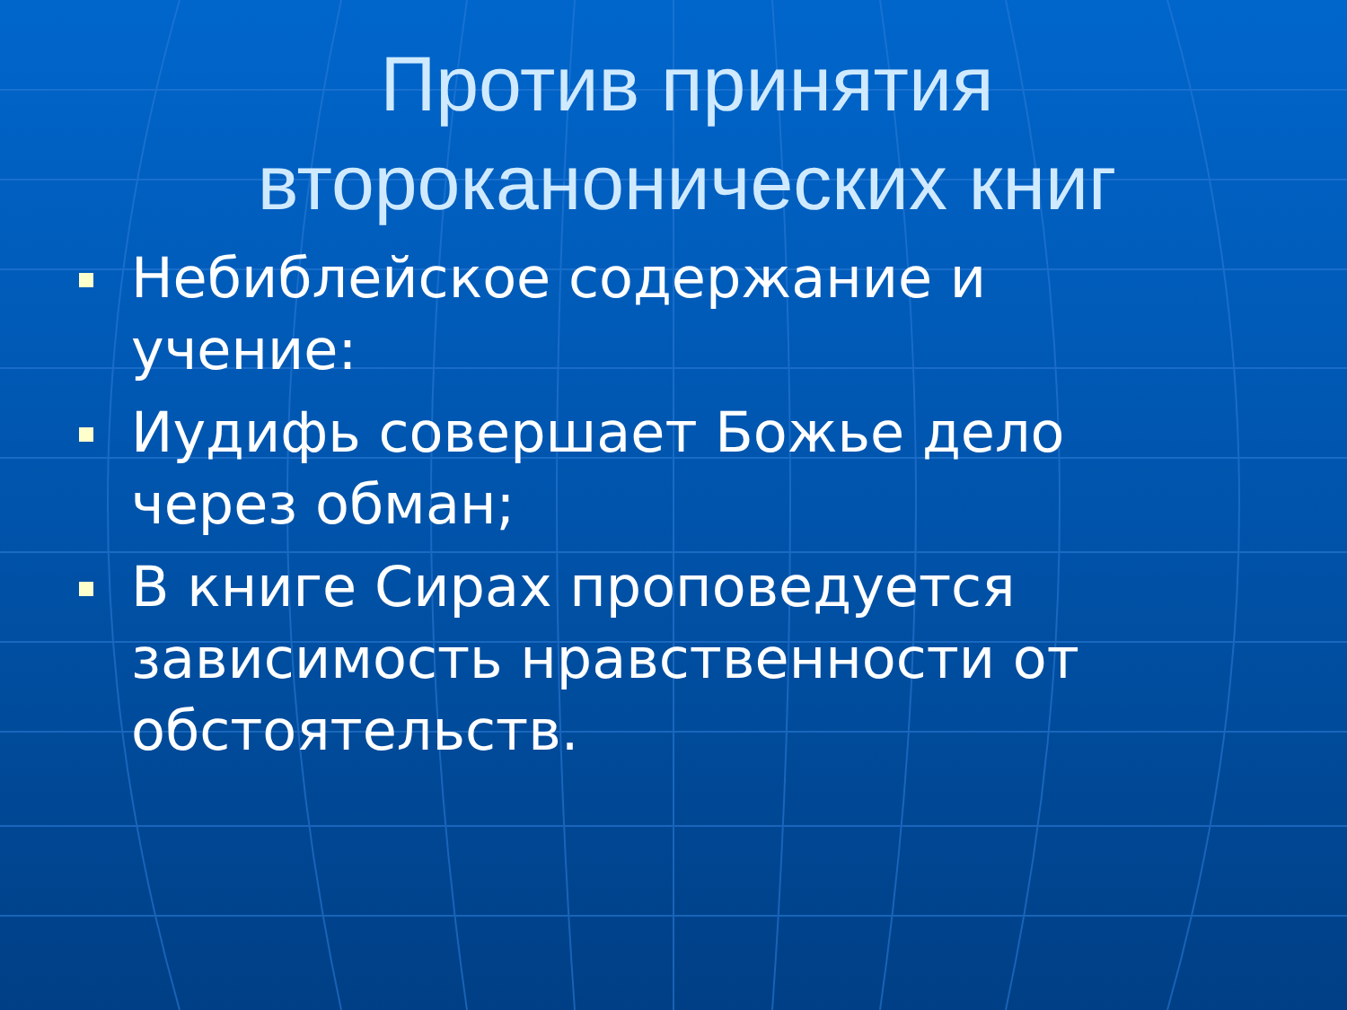Против принятия второканонических книг
Небиблейское содержание и учение:
Иудифь совершает Божье дело через обман;
В книге Сирах проповедуется зависимость нравственности от обстоятельств.